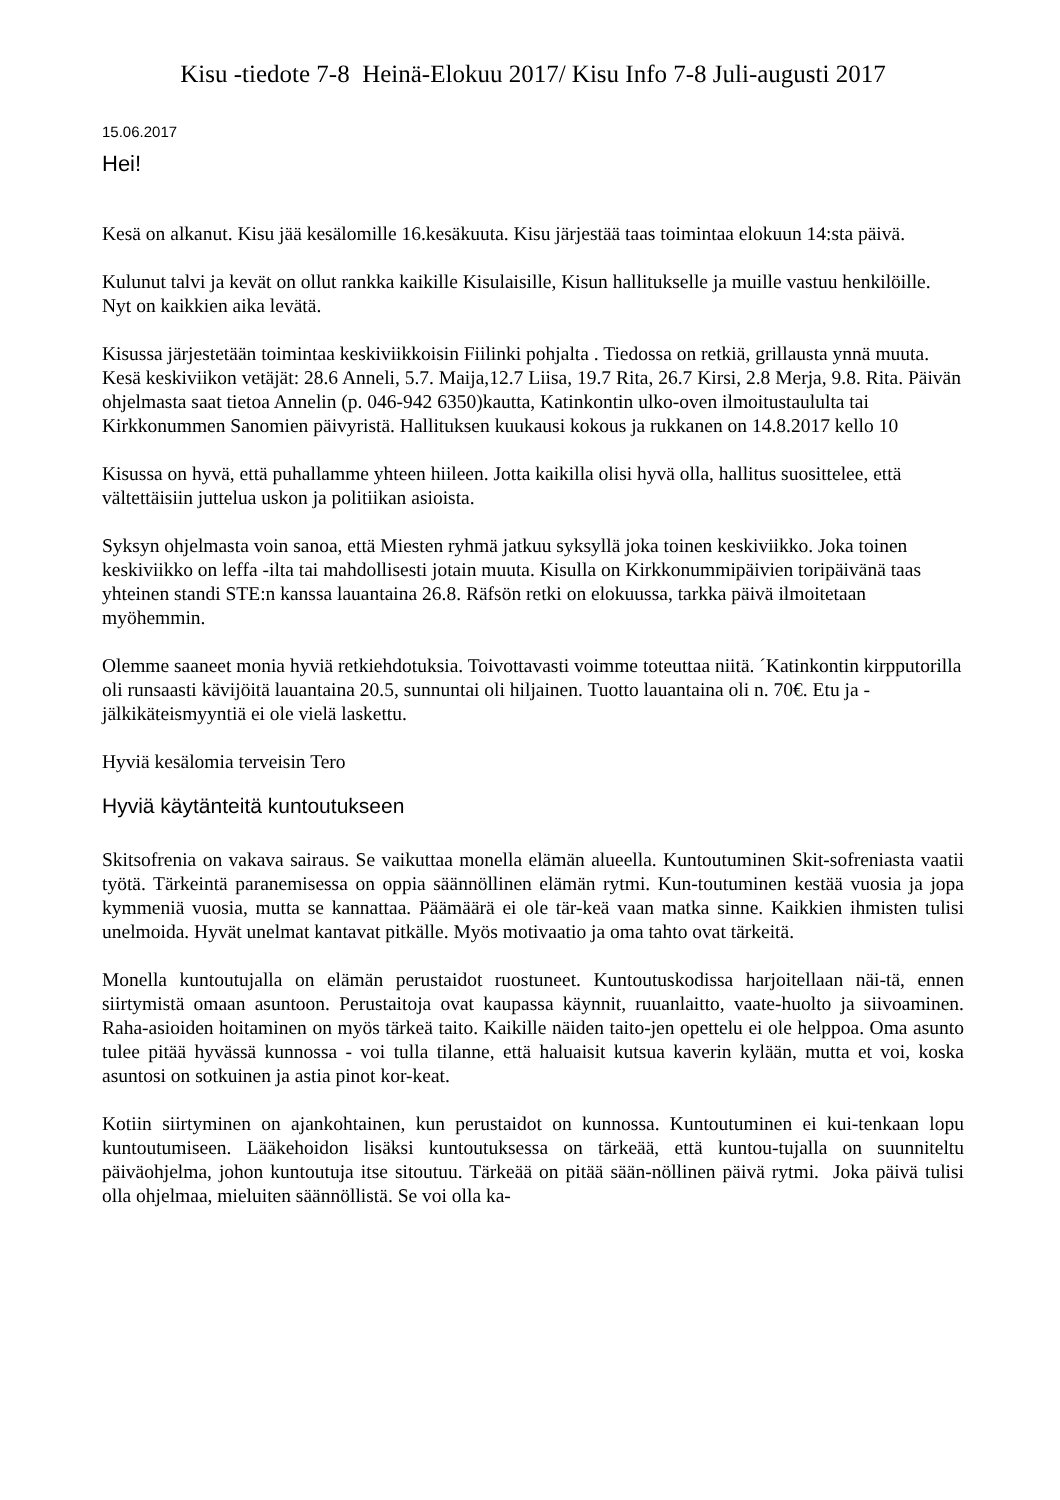Kisu -tiedote 7-8 Heinä-Elokuu 2017/ Kisu Info 7-8 Juli-augusti 2017
15.06.2017
Hei!
Kesä on alkanut. Kisu jää kesälomille 16.kesäkuuta. Kisu järjestää taas toimintaa elokuun 14:sta päivä.
Kulunut talvi ja kevät on ollut rankka kaikille Kisulaisille, Kisun hallitukselle ja muille vastuu henkilöille. Nyt on kaikkien aika levätä.
Kisussa järjestetään toimintaa keskiviikkoisin Fiilinki pohjalta . Tiedossa on retkiä, grillausta ynnä muuta. Kesä keskiviikon vetäjät: 28.6 Anneli, 5.7. Maija,12.7 Liisa, 19.7 Rita, 26.7 Kirsi, 2.8 Merja, 9.8. Rita. Päivän ohjelmasta saat tietoa Annelin (p. 046-942 6350)kautta, Katinkontin ulko-oven ilmoitustaululta tai Kirkkonummen Sanomien päivyristä. Hallituksen kuukausi kokous ja rukkanen on 14.8.2017 kello 10
Kisussa on hyvä, että puhallamme yhteen hiileen. Jotta kaikilla olisi hyvä olla, hallitus suosittelee, että vältettäisiin juttelua uskon ja politiikan asioista.
Syksyn ohjelmasta voin sanoa, että Miesten ryhmä jatkuu syksyllä joka toinen keskiviikko. Joka toinen keskiviikko on leffa -ilta tai mahdollisesti jotain muuta. Kisulla on Kirkkonummipäivien toripäivänä taas yhteinen standi STE:n kanssa lauantaina 26.8. Räfsön retki on elokuussa, tarkka päivä ilmoitetaan myöhemmin.
Olemme saaneet monia hyviä retkiehdotuksia. Toivottavasti voimme toteuttaa niitä. ´Katinkontin kirpputorilla oli runsaasti kävijöitä lauantaina 20.5, sunnuntai oli hiljainen. Tuotto lauantaina oli n. 70€. Etu ja -jälkikäteismyyntiä ei ole vielä laskettu.
Hyviä kesälomia terveisin Tero
Hyviä käytänteitä kuntoutukseen
Skitsofrenia on vakava sairaus. Se vaikuttaa monella elämän alueella. Kuntoutuminen Skit-sofreniasta vaatii työtä. Tärkeintä paranemisessa on oppia säännöllinen elämän rytmi. Kun-toutuminen kestää vuosia ja jopa kymmeniä vuosia, mutta se kannattaa. Päämäärä ei ole tär-keä vaan matka sinne. Kaikkien ihmisten tulisi unelmoida. Hyvät unelmat kantavat pitkälle. Myös motivaatio ja oma tahto ovat tärkeitä.
Monella kuntoutujalla on elämän perustaidot ruostuneet. Kuntoutuskodissa harjoitellaan näi-tä, ennen siirtymistä omaan asuntoon. Perustaitoja ovat kaupassa käynnit, ruuanlaitto, vaate-huolto ja siivoaminen. Raha-asioiden hoitaminen on myös tärkeä taito. Kaikille näiden taito-jen opettelu ei ole helppoa. Oma asunto tulee pitää hyvässä kunnossa - voi tulla tilanne, että haluaisit kutsua kaverin kylään, mutta et voi, koska asuntosi on sotkuinen ja astia pinot kor-keat.
Kotiin siirtyminen on ajankohtainen, kun perustaidot on kunnossa. Kuntoutuminen ei kui-tenkaan lopu kuntoutumiseen. Lääkehoidon lisäksi kuntoutuksessa on tärkeää, että kuntou-tujalla on suunniteltu päiväohjelma, johon kuntoutuja itse sitoutuu. Tärkeää on pitää sään-nöllinen päivä rytmi. Joka päivä tulisi olla ohjelmaa, mieluiten säännöllistä. Se voi olla ka-